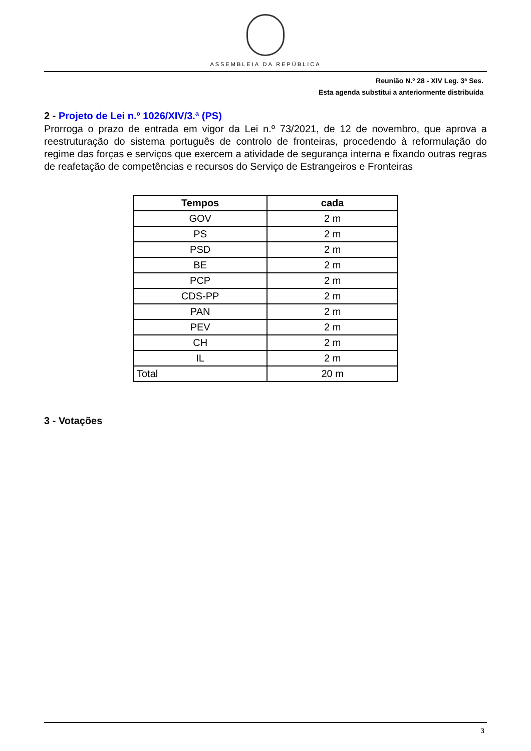ASSEMBLEIA DA REPÚBLICA
Reunião N.º 28 - XIV Leg. 3ª Ses.
Esta agenda substitui a anteriormente distribuída
2 - Projeto de Lei n.º 1026/XIV/3.ª (PS)
Prorroga o prazo de entrada em vigor da Lei n.º 73/2021, de 12 de novembro, que aprova a reestruturação do sistema português de controlo de fronteiras, procedendo à reformulação do regime das forças e serviços que exercem a atividade de segurança interna e fixando outras regras de reafetação de competências e recursos do Serviço de Estrangeiros e Fronteiras
| Tempos | cada |
| --- | --- |
| GOV | 2 m |
| PS | 2 m |
| PSD | 2 m |
| BE | 2 m |
| PCP | 2 m |
| CDS-PP | 2 m |
| PAN | 2 m |
| PEV | 2 m |
| CH | 2 m |
| IL | 2 m |
| Total | 20 m |
3 - Votações
3